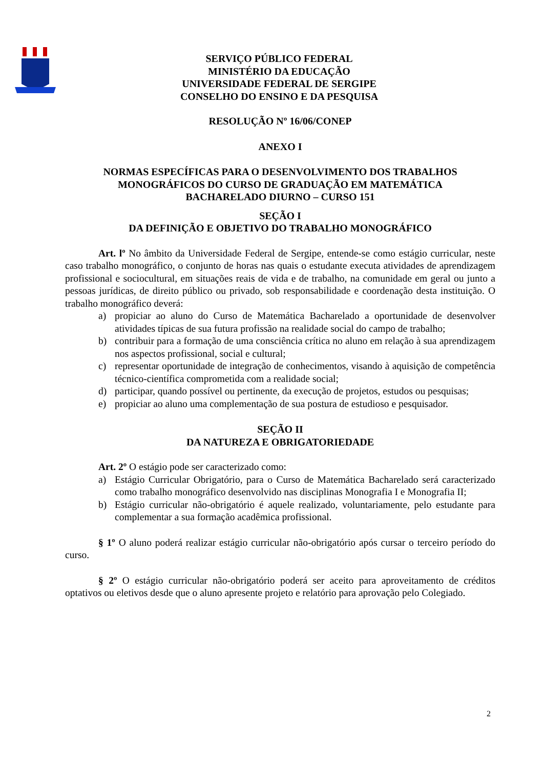SERVIÇO PÚBLICO FEDERAL
MINISTÉRIO DA EDUCAÇÃO
UNIVERSIDADE FEDERAL DE SERGIPE
CONSELHO DO ENSINO E DA PESQUISA
RESOLUÇÃO Nº 16/06/CONEP
ANEXO I
NORMAS ESPECÍFICAS PARA O DESENVOLVIMENTO DOS TRABALHOS
MONOGRÁFICOS DO CURSO DE GRADUAÇÃO EM MATEMÁTICA
BACHARELADO DIURNO – CURSO 151
SEÇÃO I
DA DEFINIÇÃO E OBJETIVO DO TRABALHO MONOGRÁFICO
Art. lº No âmbito da Universidade Federal de Sergipe, entende-se como estágio curricular, neste caso trabalho monográfico, o conjunto de horas nas quais o estudante executa atividades de aprendizagem profissional e sociocultural, em situações reais de vida e de trabalho, na comunidade em geral ou junto a pessoas jurídicas, de direito público ou privado, sob responsabilidade e coordenação desta instituição. O trabalho monográfico deverá:
a) propiciar ao aluno do Curso de Matemática Bacharelado a oportunidade de desenvolver atividades típicas de sua futura profissão na realidade social do campo de trabalho;
b) contribuir para a formação de uma consciência crítica no aluno em relação à sua aprendizagem nos aspectos profissional, social e cultural;
c) representar oportunidade de integração de conhecimentos, visando à aquisição de competência técnico-científica comprometida com a realidade social;
d) participar, quando possível ou pertinente, da execução de projetos, estudos ou pesquisas;
e) propiciar ao aluno uma complementação de sua postura de estudioso e pesquisador.
SEÇÃO II
DA NATUREZA E OBRIGATORIEDADE
Art. 2º O estágio pode ser caracterizado como:
a) Estágio Curricular Obrigatório, para o Curso de Matemática Bacharelado será caracterizado como trabalho monográfico desenvolvido nas disciplinas Monografia I e Monografia II;
b) Estágio curricular não-obrigatório é aquele realizado, voluntariamente, pelo estudante para complementar a sua formação acadêmica profissional.
§ 1º O aluno poderá realizar estágio curricular não-obrigatório após cursar o terceiro período do curso.
§ 2º O estágio curricular não-obrigatório poderá ser aceito para aproveitamento de créditos optativos ou eletivos desde que o aluno apresente projeto e relatório para aprovação pelo Colegiado.
2